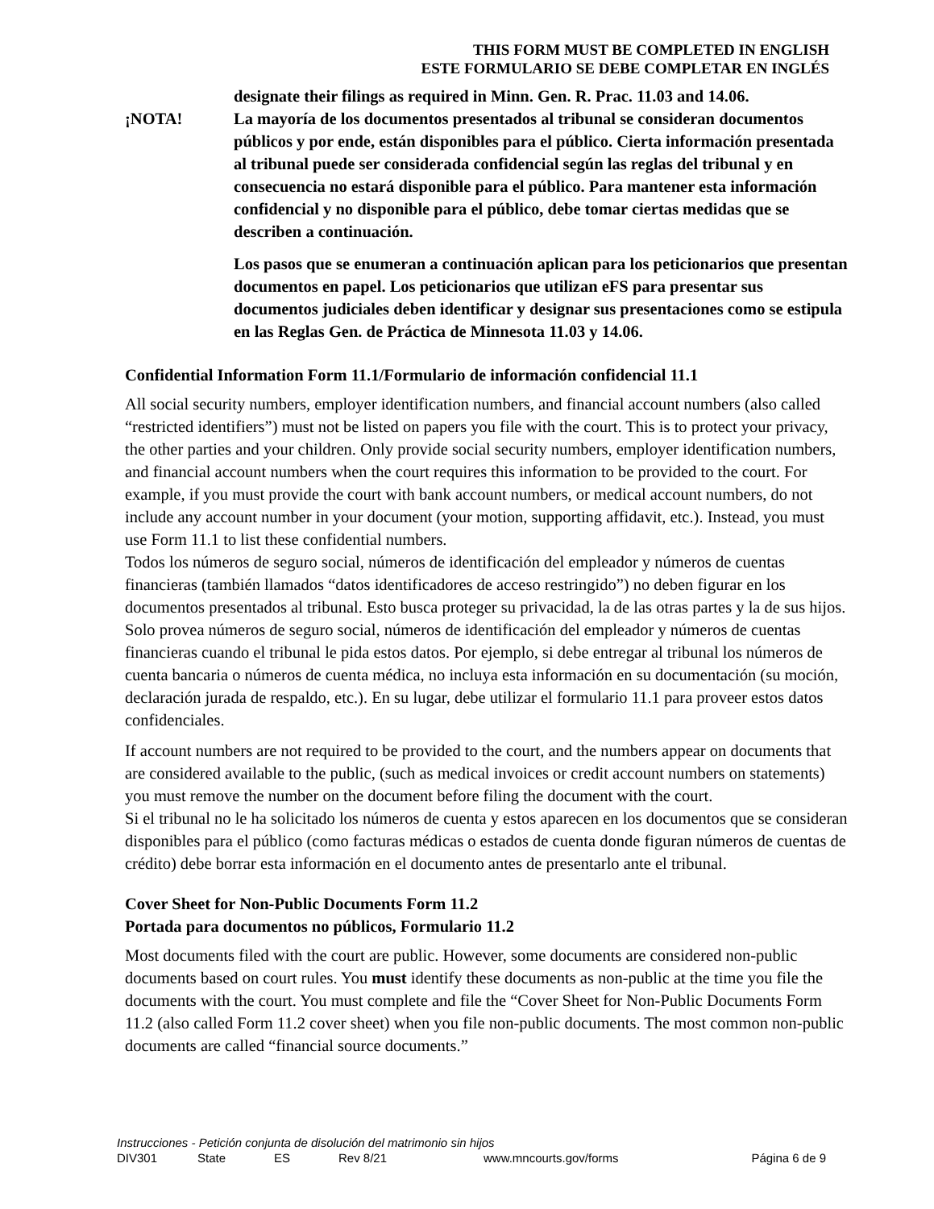THIS FORM MUST BE COMPLETED IN ENGLISH
ESTE FORMULARIO SE DEBE COMPLETAR EN INGLÉS
designate their filings as required in Minn. Gen. R. Prac. 11.03 and 14.06.
¡NOTA! La mayoría de los documentos presentados al tribunal se consideran documentos públicos y por ende, están disponibles para el público. Cierta información presentada al tribunal puede ser considerada confidencial según las reglas del tribunal y en consecuencia no estará disponible para el público. Para mantener esta información confidencial y no disponible para el público, debe tomar ciertas medidas que se describen a continuación.
Los pasos que se enumeran a continuación aplican para los peticionarios que presentan documentos en papel. Los peticionarios que utilizan eFS para presentar sus documentos judiciales deben identificar y designar sus presentaciones como se estipula en las Reglas Gen. de Práctica de Minnesota 11.03 y 14.06.
Confidential Information Form 11.1/Formulario de información confidencial 11.1
All social security numbers, employer identification numbers, and financial account numbers (also called “restricted identifiers”) must not be listed on papers you file with the court. This is to protect your privacy, the other parties and your children. Only provide social security numbers, employer identification numbers, and financial account numbers when the court requires this information to be provided to the court. For example, if you must provide the court with bank account numbers, or medical account numbers, do not include any account number in your document (your motion, supporting affidavit, etc.). Instead, you must use Form 11.1 to list these confidential numbers.
Todos los números de seguro social, números de identificación del empleador y números de cuentas financieras (también llamados “datos identificadores de acceso restringido”) no deben figurar en los documentos presentados al tribunal. Esto busca proteger su privacidad, la de las otras partes y la de sus hijos. Solo provea números de seguro social, números de identificación del empleador y números de cuentas financieras cuando el tribunal le pida estos datos. Por ejemplo, si debe entregar al tribunal los números de cuenta bancaria o números de cuenta médica, no incluya esta información en su documentación (su moción, declaración jurada de respaldo, etc.). En su lugar, debe utilizar el formulario 11.1 para proveer estos datos confidenciales.
If account numbers are not required to be provided to the court, and the numbers appear on documents that are considered available to the public, (such as medical invoices or credit account numbers on statements) you must remove the number on the document before filing the document with the court.
Si el tribunal no le ha solicitado los números de cuenta y estos aparecen en los documentos que se consideran disponibles para el público (como facturas médicas o estados de cuenta donde figuran números de cuentas de crédito) debe borrar esta información en el documento antes de presentarlo ante el tribunal.
Cover Sheet for Non-Public Documents Form 11.2
Portada para documentos no públicos, Formulario 11.2
Most documents filed with the court are public. However, some documents are considered non-public documents based on court rules. You must identify these documents as non-public at the time you file the documents with the court. You must complete and file the “Cover Sheet for Non-Public Documents Form 11.2 (also called Form 11.2 cover sheet) when you file non-public documents. The most common non-public documents are called “financial source documents.”
Instrucciones - Petición conjunta de disolución del matrimonio sin hijos
DIV301 State ES Rev 8/21 www.mncourts.gov/forms Página 6 de 9